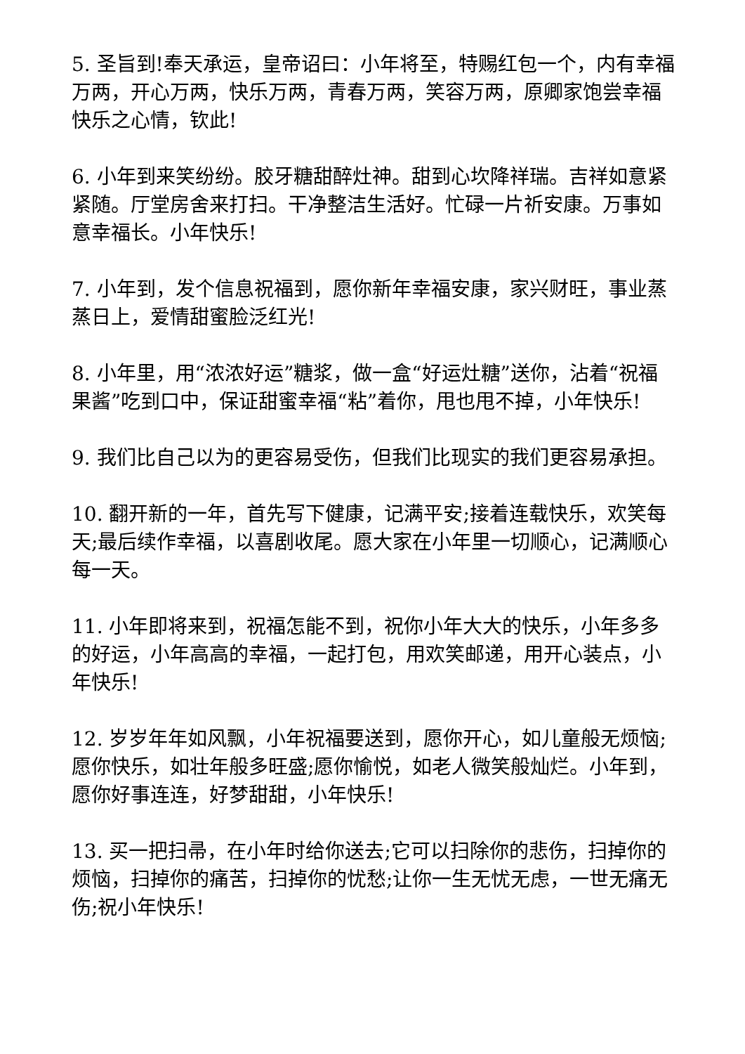5. 圣旨到!奉天承运，皇帝诏曰：小年将至，特赐红包一个，内有幸福万两，开心万两，快乐万两，青春万两，笑容万两，原卿家饱尝幸福快乐之心情，钦此!
6. 小年到来笑纷纷。胶牙糖甜醉灶神。甜到心坎降祥瑞。吉祥如意紧紧随。厅堂房舍来打扫。干净整洁生活好。忙碌一片祈安康。万事如意幸福长。小年快乐!
7. 小年到，发个信息祝福到，愿你新年幸福安康，家兴财旺，事业蒸蒸日上，爱情甜蜜脸泛红光!
8. 小年里，用“浓浓好运”糖浆，做一盒“好运灶糖”送你，沾着“祝福果酱”吃到口中，保证甜蜜幸福“粘”着你，甩也甩不掉，小年快乐!
9. 我们比自己以为的更容易受伤，但我们比现实的我们更容易承担。
10. 翻开新的一年，首先写下健康，记满平安;接着连载快乐，欢笑每天;最后续作幸福，以喜剧收尾。愿大家在小年里一切顺心，记满顺心每一天。
11. 小年即将来到，祝福怎能不到，祝你小年大大的快乐，小年多多的好运，小年高高的幸福，一起打包，用欢笑邮递，用开心装点，小年快乐!
12. 岁岁年年如风飘，小年祝福要送到，愿你开心，如儿童般无烦恼;愿你快乐，如壮年般多旺盛;愿你愉悦，如老人微笑般灿烂。小年到，愿你好事连连，好梦甜甜，小年快乐!
13. 买一把扫帚，在小年时给你送去;它可以扫除你的悲伤，扫掉你的烦恼，扫掉你的痛苦，扫掉你的忧愁;让你一生无忧无虑，一世无痛无伤;祝小年快乐!